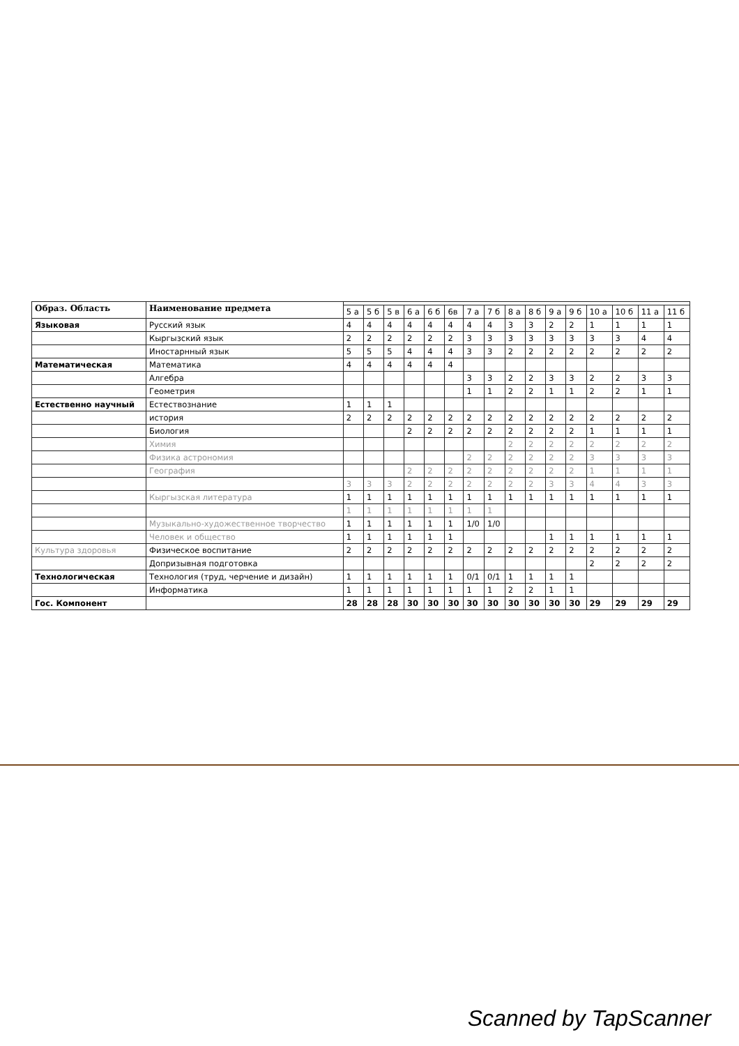| Образ. Область | Наименование предмета | | | | | | | | | | | | | | | | |
| --- | --- | --- | --- | --- | --- | --- | --- | --- | --- | --- | --- | --- | --- | --- | --- | --- | --- |
| | | 5 а | 5 б | 5 в | 6 а | 6 б | 6в | 7 а | 7 б | 8 а | 8 б | 9 а | 9 б | 10 а | 10 б | 11 а | 11 б |
| Языковая | Русский язык | 4 | 4 | 4 | 4 | 4 | 4 | 4 | 4 | 3 | 3 | 2 | 2 | 1 | 1 | 1 | 1 |
| | Кыргызский язык | 2 | 2 | 2 | 2 | 2 | 2 | 3 | 3 | 3 | 3 | 3 | 3 | 3 | 3 | 4 | 4 |
| | Иностарнный язык | 5 | 5 | 5 | 4 | 4 | 4 | 3 | 3 | 2 | 2 | 2 | 2 | 2 | 2 | 2 | 2 |
| Математическая | Математика | 4 | 4 | 4 | 4 | 4 | 4 | | | | | | | | | | |
| | Алгебра | | | | | | | 3 | 3 | 2 | 2 | 3 | 3 | 2 | 2 | 3 | 3 |
| | Геометрия | | | | | | | 1 | 1 | 2 | 2 | 1 | 1 | 2 | 2 | 1 | 1 |
| Естественно научный | Естествознание | 1 | 1 | 1 | | | | | | | | | | | | | |
| | история | 2 | 2 | 2 | 2 | 2 | 2 | 2 | 2 | 2 | 2 | 2 | 2 | 2 | 2 | 2 | 2 |
| | Биология | | | | 2 | 2 | 2 | 2 | 2 | 2 | 2 | 2 | 2 | 1 | 1 | 1 | 1 |
| | Химия | | | | | | | | | 2 | 2 | 2 | 2 | 2 | 2 | 2 | 2 |
| | Физика астрономия | | | | | | | 2 | 2 | 2 | 2 | 2 | 2 | 3 | 3 | 3 | 3 |
| | География | | | | 2 | 2 | 2 | 2 | 2 | 2 | 2 | 2 | 2 | 1 | 1 | 1 | 1 |
| | | 3 | 3 | 3 | 2 | 2 | 2 | 2 | 2 | 2 | 2 | 3 | 3 | 4 | 4 | 3 | 3 |
| | Кыргызская литература | 1 | 1 | 1 | 1 | 1 | 1 | 1 | 1 | 1 | 1 | 1 | 1 | 1 | 1 | 1 | 1 |
| | | 1 | 1 | 1 | 1 | 1 | 1 | 1 | 1 | | | | | | | | |
| | Музыкально-художественное творчество | 1 | 1 | 1 | 1 | 1 | 1 | 1/0 | 1/0 | | | | | | | | |
| | Человек и общество | 1 | 1 | 1 | 1 | 1 | 1 | | | | | 1 | 1 | 1 | 1 | 1 | 1 |
| Культура здоровья | Физическое воспитание | 2 | 2 | 2 | 2 | 2 | 2 | 2 | 2 | 2 | 2 | 2 | 2 | 2 | 2 | 2 | 2 |
| | Допризывная подготовка | | | | | | | | | | | | | 2 | 2 | 2 | 2 |
| Технологическая | Технология (труд, черчение и дизайн) | 1 | 1 | 1 | 1 | 1 | 1 | 0/1 | 0/1 | 1 | 1 | 1 | 1 | | | | |
| | Информатика | 1 | 1 | 1 | 1 | 1 | 1 | 1 | 1 | 2 | 2 | 1 | 1 | | | | |
| Гос. Компонент | | 28 | 28 | 28 | 30 | 30 | 30 | 30 | 30 | 30 | 30 | 30 | 30 | 29 | 29 | 29 | 29 |
Scanned by TapScanner